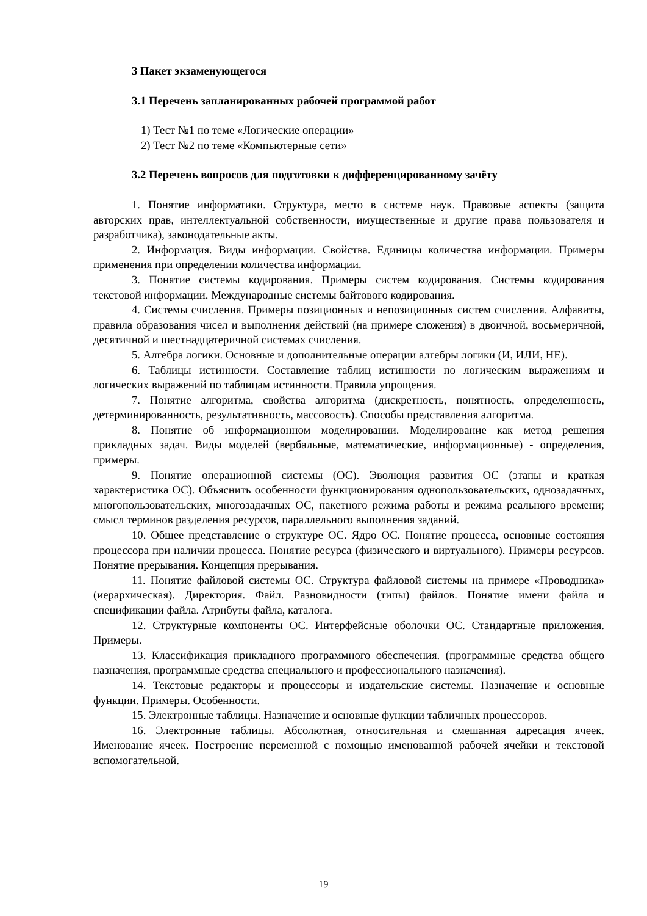3 Пакет экзаменующегося
3.1 Перечень запланированных рабочей программой работ
1) Тест №1 по теме «Логические операции»
2) Тест №2 по теме «Компьютерные сети»
3.2 Перечень вопросов для подготовки к дифференцированному зачёту
1. Понятие информатики. Структура, место в системе наук. Правовые аспекты (защита авторских прав, интеллектуальной собственности, имущественные и другие права пользователя и разработчика), законодательные акты.
2. Информация. Виды информации. Свойства. Единицы количества информации. Примеры применения при определении количества информации.
3. Понятие системы кодирования. Примеры систем кодирования. Системы кодирования текстовой информации. Международные системы байтового кодирования.
4. Системы счисления. Примеры позиционных и непозиционных систем счисления. Алфавиты, правила образования чисел и выполнения действий (на примере сложения) в двоичной, восьмеричной, десятичной и шестнадцатеричной системах счисления.
5. Алгебра логики. Основные и дополнительные операции алгебры логики (И, ИЛИ, НЕ).
6. Таблицы истинности. Составление таблиц истинности по логическим выражениям и логических выражений по таблицам истинности. Правила упрощения.
7. Понятие алгоритма, свойства алгоритма (дискретность, понятность, определенность, детерминированность, результативность, массовость). Способы представления алгоритма.
8. Понятие об информационном моделировании. Моделирование как метод решения прикладных задач. Виды моделей (вербальные, математические, информационные) - определения, примеры.
9. Понятие операционной системы (ОС). Эволюция развития ОС (этапы и краткая характеристика ОС). Объяснить особенности функционирования однопользовательских, однозадачных, многопользовательских, многозадачных ОС, пакетного режима работы и режима реального времени; смысл терминов разделения ресурсов, параллельного выполнения заданий.
10. Общее представление о структуре ОС. Ядро ОС. Понятие процесса, основные состояния процессора при наличии процесса. Понятие ресурса (физического и виртуального). Примеры ресурсов. Понятие прерывания. Концепция прерывания.
11. Понятие файловой системы ОС. Структура файловой системы на примере «Проводника» (иерархическая). Директория. Файл. Разновидности (типы) файлов. Понятие имени файла и спецификации файла. Атрибуты файла, каталога.
12. Структурные компоненты ОС. Интерфейсные оболочки ОС. Стандартные приложения. Примеры.
13. Классификация прикладного программного обеспечения. (программные средства общего назначения, программные средства специального и профессионального назначения).
14. Текстовые редакторы и процессоры и издательские системы. Назначение и основные функции. Примеры. Особенности.
15. Электронные таблицы. Назначение и основные функции табличных процессоров.
16. Электронные таблицы. Абсолютная, относительная и смешанная адресация ячеек. Именование ячеек. Построение переменной с помощью именованной рабочей ячейки и текстовой вспомогательной.
19